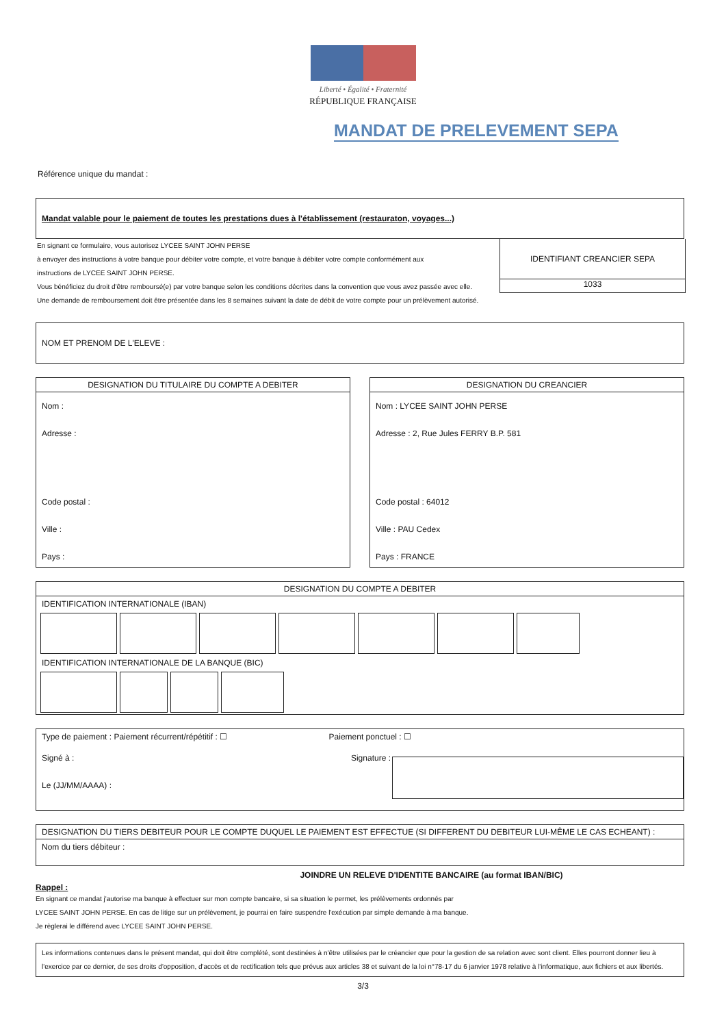Liberté • Égalité • Fraternité
RÉPUBLIQUE FRANÇAISE
MANDAT DE PRELEVEMENT SEPA
Référence unique du mandat :
Mandat valable pour le paiement de toutes les prestations dues à l'établissement (restauraton, voyages...)
En signant ce formulaire, vous autorisez LYCEE SAINT JOHN PERSE
à envoyer des instructions à votre banque pour débiter votre compte, et votre banque à débiter votre compte conformément aux
instructions de LYCEE SAINT JOHN PERSE.
Vous bénéficiez du droit d'être remboursé(e) par votre banque selon les conditions décrites dans la convention que vous avez passée avec elle.
Une demande de remboursement doit être présentée dans les 8 semaines suivant la date de débit de votre compte pour un prélèvement autorisé.
IDENTIFIANT CREANCIER SEPA
1033
NOM ET PRENOM DE L'ELEVE :
DESIGNATION DU TITULAIRE DU COMPTE A DEBITER
Nom :
Adresse :
Code postal :
Ville :
Pays :
DESIGNATION DU CREANCIER
Nom : LYCEE SAINT JOHN PERSE
Adresse : 2, Rue Jules FERRY B.P. 581
Code postal : 64012
Ville : PAU Cedex
Pays : FRANCE
DESIGNATION DU COMPTE A DEBITER
IDENTIFICATION INTERNATIONALE (IBAN)
IDENTIFICATION INTERNATIONALE DE LA BANQUE (BIC)
Type de paiement : Paiement récurrent/répétitif : ☐ Paiement ponctuel : ☐
Signé à : Signature :
Le (JJ/MM/AAAA) :
DESIGNATION DU TIERS DEBITEUR POUR LE COMPTE DUQUEL LE PAIEMENT EST EFFECTUE (SI DIFFERENT DU DEBITEUR LUI-MÊME LE CAS ECHEANT) :
Nom du tiers débiteur :
JOINDRE UN RELEVE D'IDENTITE BANCAIRE (au format IBAN/BIC)
Rappel :
En signant ce mandat j'autorise ma banque à effectuer sur mon compte bancaire, si sa situation le permet, les prélèvements ordonnés par
LYCEE SAINT JOHN PERSE. En cas de litige sur un prélèvement, je pourrai en faire suspendre l'exécution par simple demande à ma banque.
Je règlerai le différend avec LYCEE SAINT JOHN PERSE.
Les informations contenues dans le présent mandat, qui doit être complété, sont destinées à n'être utilisées par le créancier que pour la gestion de sa relation avec sont client. Elles pourront donner lieu à l'exercice par ce dernier, de ses droits d'opposition, d'accès et de rectification tels que prévus aux articles 38 et suivant de la loi n°78-17 du 6 janvier 1978 relative à l'informatique, aux fichiers et aux libertés.
3/3